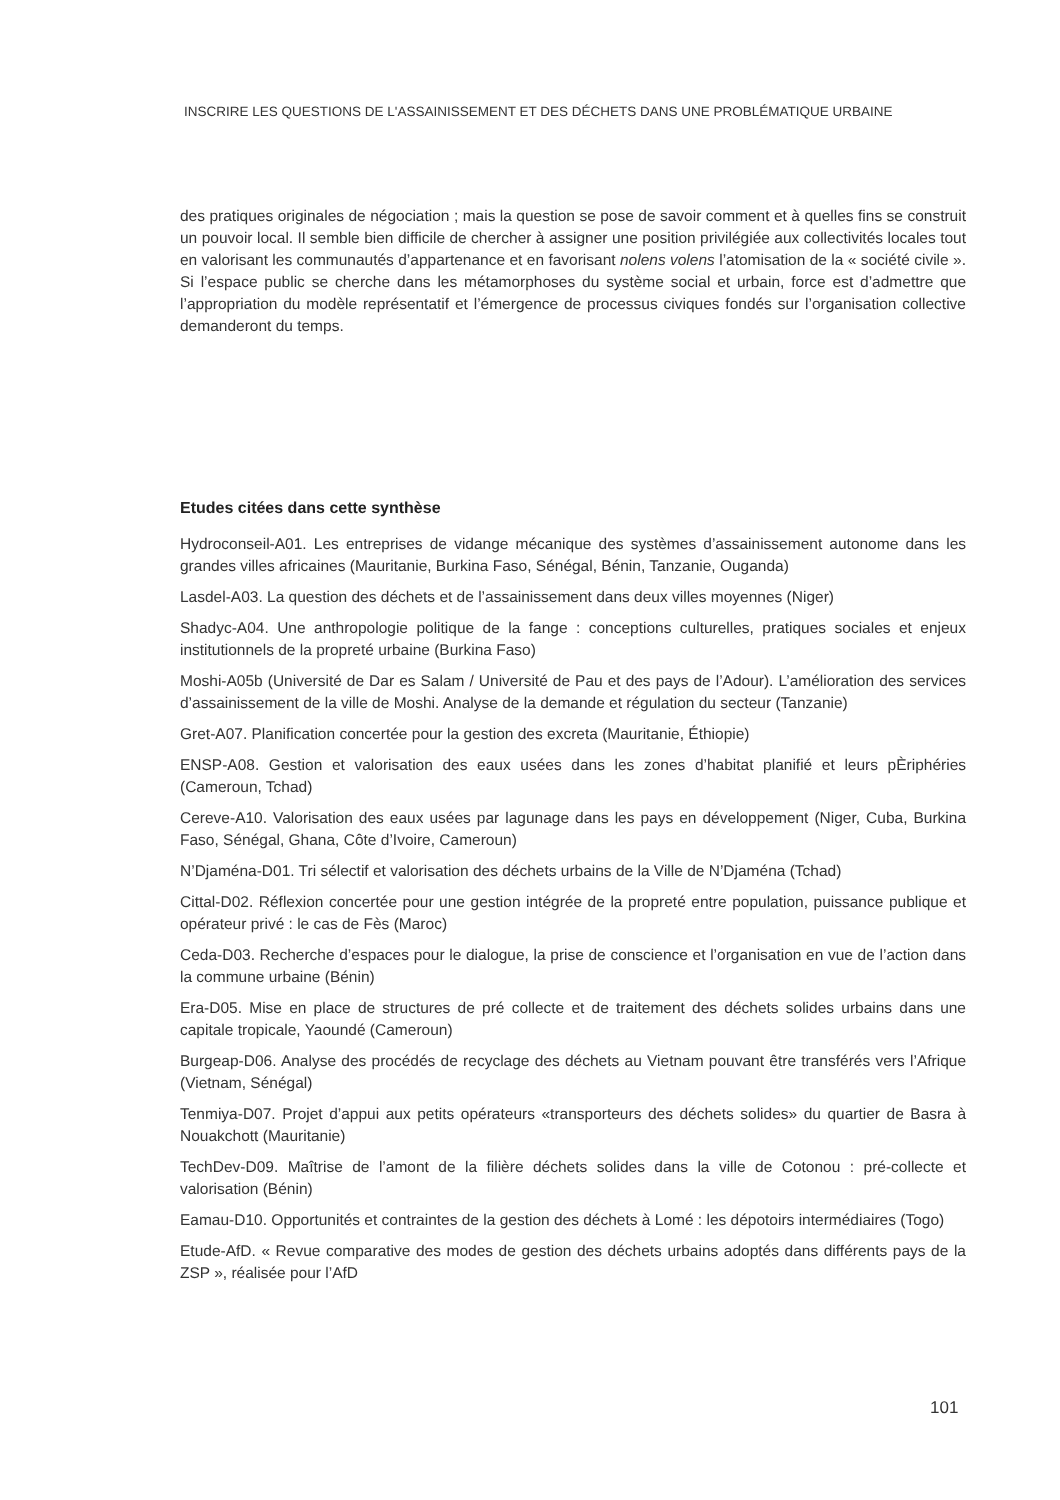INSCRIRE LES QUESTIONS DE L'ASSAINISSEMENT ET DES DÉCHETS DANS UNE PROBLÉMATIQUE URBAINE
des pratiques originales de négociation ; mais la question se pose de savoir comment et à quelles fins se construit un pouvoir local. Il semble bien difficile de chercher à assigner une position privilégiée aux collectivités locales tout en valorisant les communautés d’appartenance et en favorisant nolens volens l’atomisation de la « société civile ». Si l’espace public se cherche dans les métamorphoses du système social et urbain, force est d’admettre que l’appropriation du modèle représentatif et l’émergence de processus civiques fondés sur l’organisation collective demanderont du temps.
Etudes citées dans cette synthèse
Hydroconseil-A01. Les entreprises de vidange mécanique des systèmes d’assainissement autonome dans les grandes villes africaines (Mauritanie, Burkina Faso, Sénégal, Bénin, Tanzanie, Ouganda)
Lasdel-A03. La question des déchets et de l’assainissement dans deux villes moyennes (Niger)
Shadyc-A04. Une anthropologie politique de la fange : conceptions culturelles, pratiques sociales et enjeux institutionnels de la propreté urbaine (Burkina Faso)
Moshi-A05b (Université de Dar es Salam / Université de Pau et des pays de l’Adour). L’amélioration des services d’assainissement de la ville de Moshi. Analyse de la demande et régulation du secteur (Tanzanie)
Gret-A07. Planification concertée pour la gestion des excreta (Mauritanie, Éthiopie)
ENSP-A08. Gestion et valorisation des eaux usées dans les zones d’habitat planifié et leurs pÈriphéries (Cameroun, Tchad)
Cereve-A10. Valorisation des eaux usées par lagunage dans les pays en développement (Niger, Cuba, Burkina Faso, Sénégal, Ghana, Côte d’Ivoire, Cameroun)
N’Djaména-D01. Tri sélectif et valorisation des déchets urbains de la Ville de N’Djaména (Tchad)
Cittal-D02. Réflexion concertée pour une gestion intégrée de la propreté entre population, puissance publique et opérateur privé : le cas de Fès (Maroc)
Ceda-D03. Recherche d’espaces pour le dialogue, la prise de conscience et l’organisation en vue de l’action dans la commune urbaine (Bénin)
Era-D05. Mise en place de structures de pré collecte et de traitement des déchets solides urbains dans une capitale tropicale, Yaoundé (Cameroun)
Burgeap-D06. Analyse des procédés de recyclage des déchets au Vietnam pouvant être transférés vers l’Afrique (Vietnam, Sénégal)
Tenmiya-D07. Projet d’appui aux petits opérateurs «transporteurs des déchets solides» du quartier de Basra à Nouakchott (Mauritanie)
TechDev-D09. Maîtrise de l’amont de la filière déchets solides dans la ville de Cotonou : pré-collecte et valorisation (Bénin)
Eamau-D10. Opportunités et contraintes de la gestion des déchets à Lomé : les dépotoirs intermédiaires (Togo)
Etude-AfD. « Revue comparative des modes de gestion des déchets urbains adoptés dans différents pays de la ZSP », réalisée pour l’AfD
101